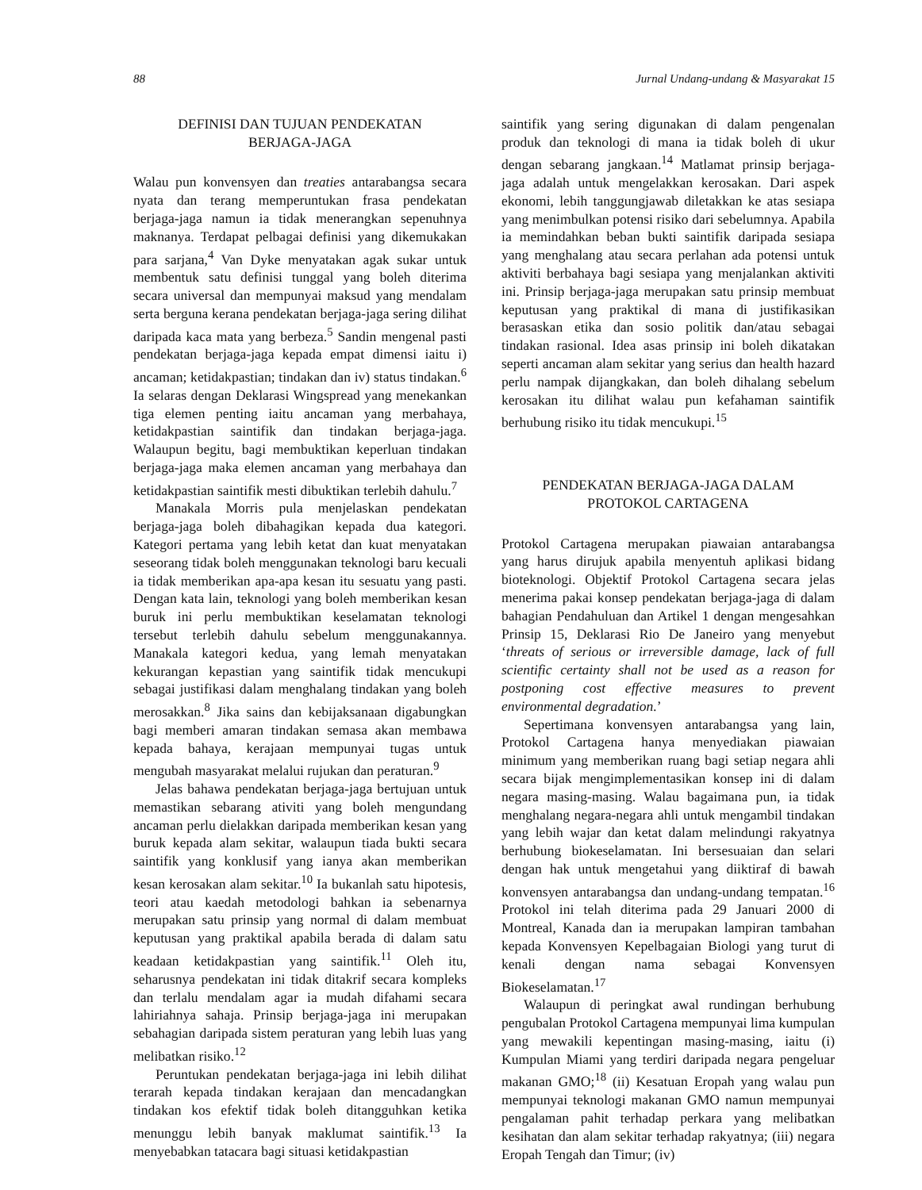88 Jurnal Undang-undang & Masyarakat 15
DEFINISI DAN TUJUAN PENDEKATAN
BERJAGA-JAGA
Walau pun konvensyen dan treaties antarabangsa secara nyata dan terang memperuntukan frasa pendekatan berjaga-jaga namun ia tidak menerangkan sepenuhnya maknanya. Terdapat pelbagai definisi yang dikemukakan para sarjana,<sup>4</sup> Van Dyke menyatakan agak sukar untuk membentuk satu definisi tunggal yang boleh diterima secara universal dan mempunyai maksud yang mendalam serta berguna kerana pendekatan berjaga-jaga sering dilihat daripada kaca mata yang berbeza.<sup>5</sup> Sandin mengenal pasti pendekatan berjaga-jaga kepada empat dimensi iaitu i) ancaman; ketidakpastian; tindakan dan iv) status tindakan.<sup>6</sup> Ia selaras dengan Deklarasi Wingspread yang menekankan tiga elemen penting iaitu ancaman yang merbahaya, ketidakpastian saintifik dan tindakan berjaga-jaga. Walaupun begitu, bagi membuktikan keperluan tindakan berjaga-jaga maka elemen ancaman yang merbahaya dan ketidakpastian saintifik mesti dibuktikan terlebih dahulu.<sup>7</sup>
Manakala Morris pula menjelaskan pendekatan berjaga-jaga boleh dibahagikan kepada dua kategori. Kategori pertama yang lebih ketat dan kuat menyatakan seseorang tidak boleh menggunakan teknologi baru kecuali ia tidak memberikan apa-apa kesan itu sesuatu yang pasti. Dengan kata lain, teknologi yang boleh memberikan kesan buruk ini perlu membuktikan keselamatan teknologi tersebut terlebih dahulu sebelum menggunakannya. Manakala kategori kedua, yang lemah menyatakan kekurangan kepastian yang saintifik tidak mencukupi sebagai justifikasi dalam menghalang tindakan yang boleh merosakkan.<sup>8</sup> Jika sains dan kebijaksanaan digabungkan bagi memberi amaran tindakan semasa akan membawa kepada bahaya, kerajaan mempunyai tugas untuk mengubah masyarakat melalui rujukan dan peraturan.<sup>9</sup>
Jelas bahawa pendekatan berjaga-jaga bertujuan untuk memastikan sebarang ativiti yang boleh mengundang ancaman perlu dielakkan daripada memberikan kesan yang buruk kepada alam sekitar, walaupun tiada bukti secara saintifik yang konklusif yang ianya akan memberikan kesan kerosakan alam sekitar.<sup>10</sup> Ia bukanlah satu hipotesis, teori atau kaedah metodologi bahkan ia sebenarnya merupakan satu prinsip yang normal di dalam membuat keputusan yang praktikal apabila berada di dalam satu keadaan ketidakpastian yang saintifik.<sup>11</sup> Oleh itu, seharusnya pendekatan ini tidak ditakrif secara kompleks dan terlalu mendalam agar ia mudah difahami secara lahiriahnya sahaja. Prinsip berjaga-jaga ini merupakan sebahagian daripada sistem peraturan yang lebih luas yang melibatkan risiko.<sup>12</sup>
Peruntukan pendekatan berjaga-jaga ini lebih dilihat terarah kepada tindakan kerajaan dan mencadangkan tindakan kos efektif tidak boleh ditangguhkan ketika menunggu lebih banyak maklumat saintifik.<sup>13</sup> Ia menyebabkan tatacara bagi situasi ketidakpastian
saintifik yang sering digunakan di dalam pengenalan produk dan teknologi di mana ia tidak boleh di ukur dengan sebarang jangkaan.<sup>14</sup> Matlamat prinsip berjaga-jaga adalah untuk mengelakkan kerosakan. Dari aspek ekonomi, lebih tanggungjawab diletakkan ke atas sesiapa yang menimbulkan potensi risiko dari sebelumnya. Apabila ia memindahkan beban bukti saintifik daripada sesiapa yang menghalang atau secara perlahan ada potensi untuk aktiviti berbahaya bagi sesiapa yang menjalankan aktiviti ini. Prinsip berjaga-jaga merupakan satu prinsip membuat keputusan yang praktikal di mana di justifikasikan berasaskan etika dan sosio politik dan/atau sebagai tindakan rasional. Idea asas prinsip ini boleh dikatakan seperti ancaman alam sekitar yang serius dan health hazard perlu nampak dijangkakan, dan boleh dihalang sebelum kerosakan itu dilihat walau pun kefahaman saintifik berhubung risiko itu tidak mencukupi.<sup>15</sup>
PENDEKATAN BERJAGA-JAGA DALAM
PROTOKOL CARTAGENA
Protokol Cartagena merupakan piawaian antarabangsa yang harus dirujuk apabila menyentuh aplikasi bidang bioteknologi. Objektif Protokol Cartagena secara jelas menerima pakai konsep pendekatan berjaga-jaga di dalam bahagian Pendahuluan dan Artikel 1 dengan mengesahkan Prinsip 15, Deklarasi Rio De Janeiro yang menyebut ‘threats of serious or irreversible damage, lack of full scientific certainty shall not be used as a reason for postponing cost effective measures to prevent environmental degradation.’
Sepertimana konvensyen antarabangsa yang lain, Protokol Cartagena hanya menyediakan piawaian minimum yang memberikan ruang bagi setiap negara ahli secara bijak mengimplementasikan konsep ini di dalam negara masing-masing. Walau bagaimana pun, ia tidak menghalang negara-negara ahli untuk mengambil tindakan yang lebih wajar dan ketat dalam melindungi rakyatnya berhubung biokeselamatan. Ini bersesuaian dan selari dengan hak untuk mengetahui yang diiktiraf di bawah konvensyen antarabangsa dan undang-undang tempatan.<sup>16</sup> Protokol ini telah diterima pada 29 Januari 2000 di Montreal, Kanada dan ia merupakan lampiran tambahan kepada Konvensyen Kepelbagaian Biologi yang turut di kenali dengan nama sebagai Konvensyen Biokeselamatan.<sup>17</sup>
Walaupun di peringkat awal rundingan berhubung pengubalan Protokol Cartagena mempunyai lima kumpulan yang mewakili kepentingan masing-masing, iaitu (i) Kumpulan Miami yang terdiri daripada negara pengeluar makanan GMO;<sup>18</sup> (ii) Kesatuan Eropah yang walau pun mempunyai teknologi makanan GMO namun mempunyai pengalaman pahit terhadap perkara yang melibatkan kesihatan dan alam sekitar terhadap rakyatnya; (iii) negara Eropah Tengah dan Timur; (iv)